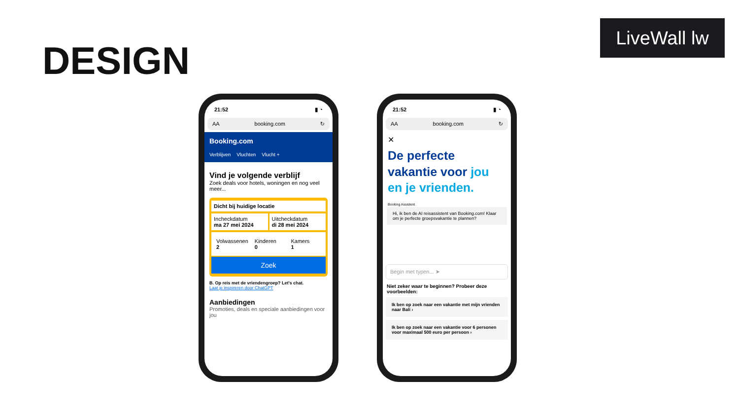DESIGN
LiveWall lw
21:52 ▮ ◔
AA booking.com ↻
Booking.com
Verblijven Vluchten Vlucht +
Vind je volgende verblijf
Zoek deals voor hotels, woningen en nog veel meer...
Dicht bij huidige locatie
Incheckdatum
ma 27 mei 2024
Uitcheckdatum
di 28 mei 2024
Volwassenen
2
Kinderen
0
Kamers
1
Zoek
B. Op reis met de vriendengroep? Let's chat.
Laat je inspireren door ChatGPT
Aanbiedingen
Promoties, deals en speciale aanbiedingen voor jou
21:52 ▮ ◔
AA booking.com ↻
✕
De perfecte vakantie voor jou en je vrienden.
Booking Assistent
Hi, ik ben de AI reisassistent van Booking.com! Klaar om je perfecte groepsvakantie te plannen?
Begin met typen... ➤
Niet zeker waar te beginnen? Probeer deze voorbeelden:
Ik ben op zoek naar een vakantie met mijn vrienden naar Bali ›
Ik ben op zoek naar een vakantie voor 6 personen voor maximaal 500 euro per persoon ›